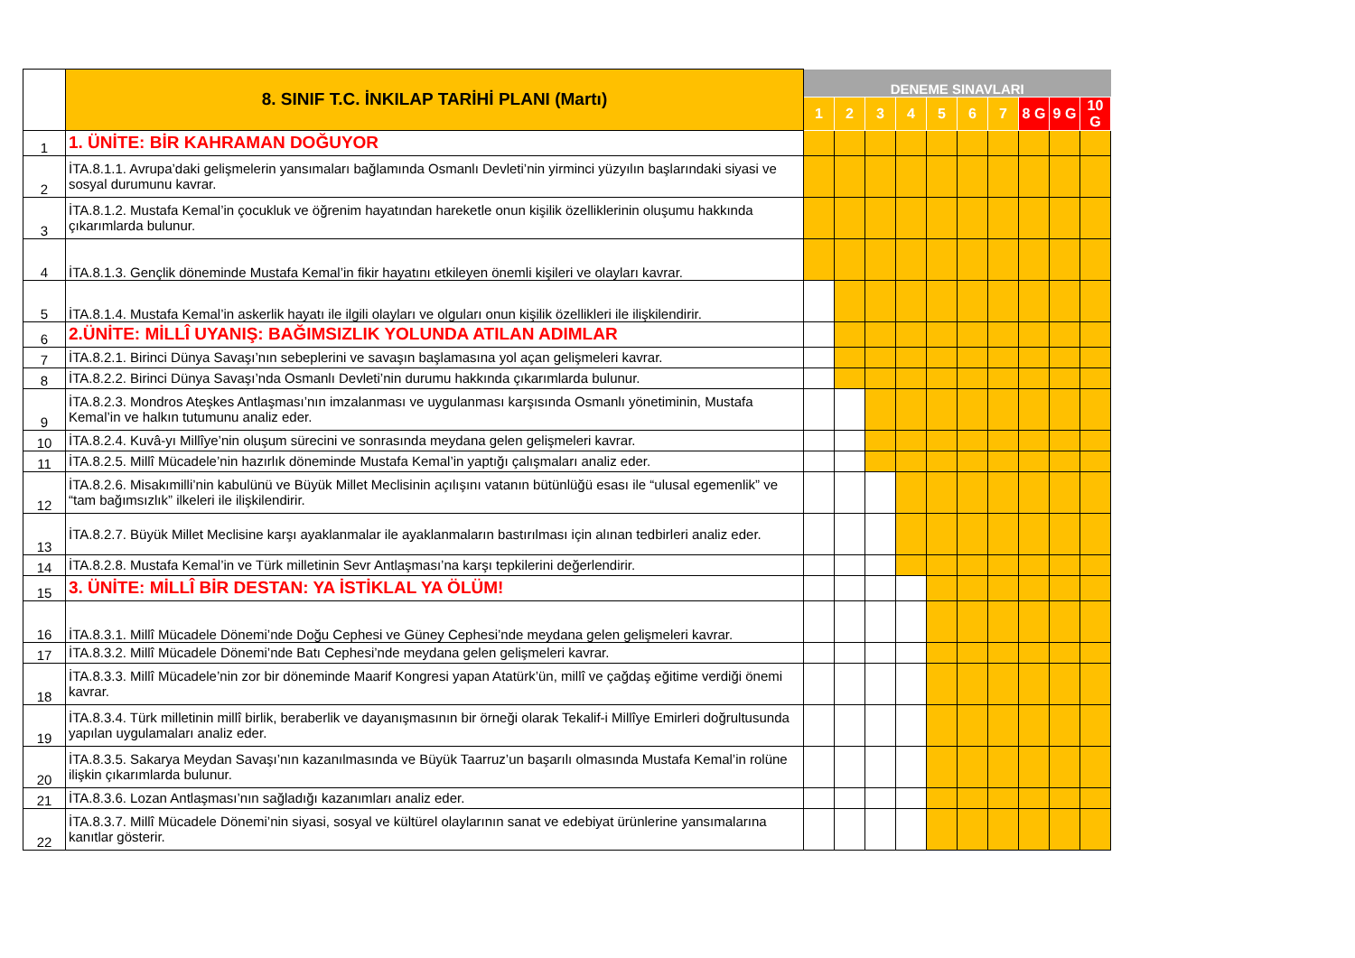| | 8. SINIF T.C. İNKILAP TARİHİ PLANI (Martı) | DENEME SINAVLARI | | | | | | | | | |
| | | 1 | 2 | 3 | 4 | 5 | 6 | 7 | 8 G | 9 G | 10 G |
| 1 | 1. ÜNİTE: BİR KAHRAMAN DOĞUYOR | | | | | | | | | | |
| 2 | İTA.8.1.1. Avrupa’daki gelişmelerin yansımaları bağlamında Osmanlı Devleti’nin yirminci yüzyılın başlarındaki siyasi ve sosyal durumunu kavrar. | | | | | | | | | | |
| 3 | İTA.8.1.2. Mustafa Kemal’in çocukluk ve öğrenim hayatından hareketle onun kişilik özelliklerinin oluşumu hakkında çıkarımlarda bulunur. | | | | | | | | | | |
| 4 | İTA.8.1.3. Gençlik döneminde Mustafa Kemal’in fikir hayatını etkileyen önemli kişileri ve olayları kavrar. | | | | | | | | | | |
| 5 | İTA.8.1.4. Mustafa Kemal’in askerlik hayatı ile ilgili olayları ve olguları onun kişilik özellikleri ile ilişkilendirir. | | | | | | | | | | |
| 6 | 2.ÜNİTE: MİLLÎ UYANIŞ: BAĞIMSIZLIK YOLUNDA ATILAN ADIMLAR | | | | | | | | | | |
| 7 | İTA.8.2.1. Birinci Dünya Savaşı’nın sebeplerini ve savaşın başlamasına yol açan gelişmeleri kavrar. | | | | | | | | | | |
| 8 | İTA.8.2.2. Birinci Dünya Savaşı’nda Osmanlı Devleti’nin durumu hakkında çıkarımlarda bulunur. | | | | | | | | | | |
| 9 | İTA.8.2.3. Mondros Ateşkes Antlaşması’nın imzalanması ve uygulanması karşısında Osmanlı yönetiminin, Mustafa Kemal’in ve halkın tutumunu analiz eder. | | | | | | | | | | |
| 10 | İTA.8.2.4. Kuvâ-yı Millîye’nin oluşum sürecini ve sonrasında meydana gelen gelişmeleri kavrar. | | | | | | | | | | |
| 11 | İTA.8.2.5. Millî Mücadele’nin hazırlık döneminde Mustafa Kemal’in yaptığı çalışmaları analiz eder. | | | | | | | | | | |
| 12 | İTA.8.2.6. Misakımilli’nin kabulünü ve Büyük Millet Meclisinin açılışını vatanın bütünlüğü esası ile “ulusal egemenlik” ve “tam bağımsızlık” ilkeleri ile ilişkilendirir. | | | | | | | | | | |
| 13 | İTA.8.2.7. Büyük Millet Meclisine karşı ayaklanmalar ile ayaklanmaların bastırılması için alınan tedbirleri analiz eder. | | | | | | | | | | |
| 14 | İTA.8.2.8. Mustafa Kemal’in ve Türk milletinin Sevr Antlaşması’na karşı tepkilerini değerlendirir. | | | | | | | | | | |
| 15 | 3. ÜNİTE: MİLLÎ BİR DESTAN: YA İSTİKLAL YA ÖLÜM! | | | | | | | | | | |
| 16 | İTA.8.3.1. Millî Mücadele Dönemi’nde Doğu Cephesi ve Güney Cephesi’nde meydana gelen gelişmeleri kavrar. | | | | | | | | | | |
| 17 | İTA.8.3.2. Millî Mücadele Dönemi’nde Batı Cephesi’nde meydana gelen gelişmeleri kavrar. | | | | | | | | | | |
| 18 | İTA.8.3.3. Millî Mücadele’nin zor bir döneminde Maarif Kongresi yapan Atatürk’ün, millî ve çağdaş eğitime verdiği önemi kavrar. | | | | | | | | | | |
| 19 | İTA.8.3.4. Türk milletinin millî birlik, beraberlik ve dayanışmasının bir örneği olarak Tekalif-i Millîye Emirleri doğrultusunda yapılan uygulamaları analiz eder. | | | | | | | | | | |
| 20 | İTA.8.3.5. Sakarya Meydan Savaşı’nın kazanılmasında ve Büyük Taarruz’un başarılı olmasında Mustafa Kemal’in rolüne ilişkin çıkarımlarda bulunur. | | | | | | | | | | |
| 21 | İTA.8.3.6. Lozan Antlaşması’nın sağladığı kazanımları analiz eder. | | | | | | | | | | |
| 22 | İTA.8.3.7. Millî Mücadele Dönemi’nin siyasi, sosyal ve kültürel olaylarının sanat ve edebiyat ürünlerine yansımalarına kanıtlar gösterir. | | | | | | | | | | |